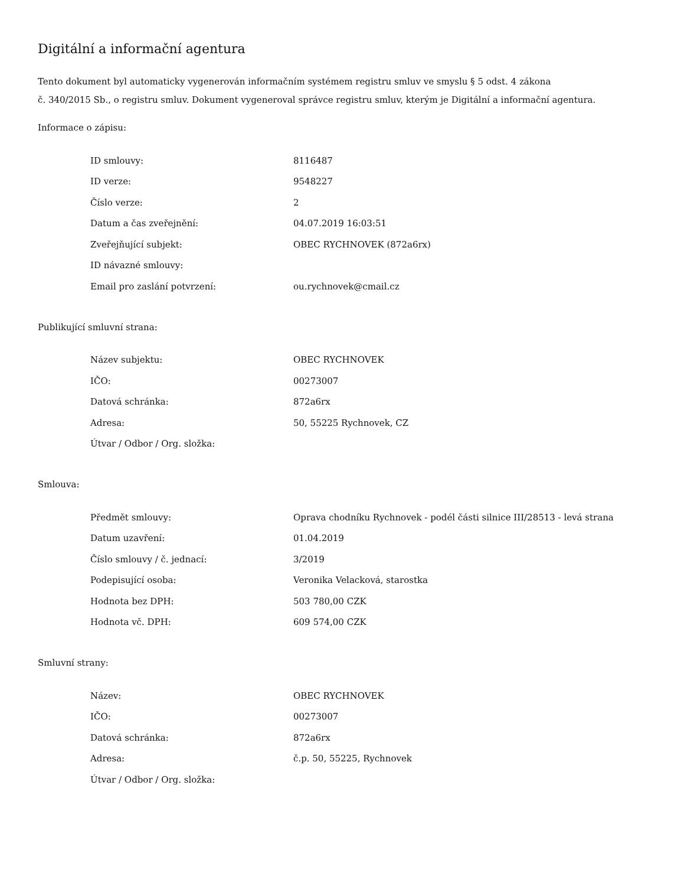Digitální a informační agentura
Tento dokument byl automaticky vygenerován informačním systémem registru smluv ve smyslu § 5 odst. 4 zákona
č. 340/2015 Sb., o registru smluv. Dokument vygeneroval správce registru smluv, kterým je Digitální a informační agentura.
Informace o zápisu:
| ID smlouvy: | 8116487 |
| ID verze: | 9548227 |
| Číslo verze: | 2 |
| Datum a čas zveřejnění: | 04.07.2019 16:03:51 |
| Zveřejňující subjekt: | OBEC RYCHNOVEK (872a6rx) |
| ID návazné smlouvy: | |
| Email pro zaslání potvrzení: | ou.rychnovek@cmail.cz |
Publikující smluvní strana:
| Název subjektu: | OBEC RYCHNOVEK |
| IČO: | 00273007 |
| Datová schránka: | 872a6rx |
| Adresa: | 50, 55225 Rychnovek, CZ |
| Útvar / Odbor / Org. složka: | |
Smlouva:
| Předmět smlouvy: | Oprava chodníku Rychnovek - podél části silnice III/28513 - levá strana |
| Datum uzavření: | 01.04.2019 |
| Číslo smlouvy / č. jednací: | 3/2019 |
| Podepisující osoba: | Veronika Velacková, starostka |
| Hodnota bez DPH: | 503 780,00 CZK |
| Hodnota vč. DPH: | 609 574,00 CZK |
Smluvní strany:
| Název: | OBEC RYCHNOVEK |
| IČO: | 00273007 |
| Datová schránka: | 872a6rx |
| Adresa: | č.p. 50, 55225, Rychnovek |
| Útvar / Odbor / Org. složka: | |